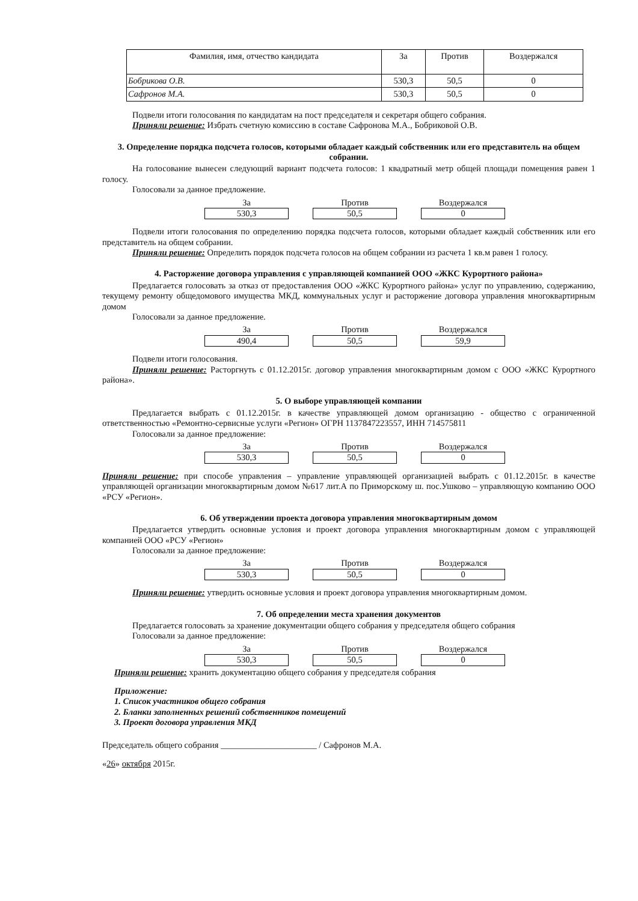| Фамилия, имя, отчество кандидата | За | Против | Воздержался |
| --- | --- | --- | --- |
| Бобрикова О.В. | 530,3 | 50,5 | 0 |
| Сафронов М.А. | 530,3 | 50,5 | 0 |
Подвели итоги голосования по кандидатам на пост председателя и секретаря общего собрания.
Приняли решение: Избрать счетную комиссию в составе Сафронова М.А., Бобриковой О.В.
3. Определение порядка подсчета голосов, которыми обладает каждый собственник или его представитель на общем собрании.
На голосование вынесен следующий вариант подсчета голосов: 1 квадратный метр общей площади помещения равен 1 голосу.
Голосовали за данное предложение.
За
530,3
Против
50,5
Воздержался
0
Подвели итоги голосования по определению порядка подсчета голосов, которыми обладает каждый собственник или его представитель на общем собрании.
Приняли решение: Определить порядок подсчета голосов на общем собрании из расчета 1 кв.м равен 1 голосу.
4. Расторжение договора управления с управляющей компанией ООО «ЖКС Курортного района»
Предлагается голосовать за отказ от предоставления ООО «ЖКС Курортного района» услуг по управлению, содержанию, текущему ремонту общедомового имущества МКД, коммунальных услуг и расторжение договора управления многоквартирным домом
Голосовали за данное предложение.
За
490,4
Против
50,5
Воздержался
59,9
Подвели итоги голосования.
Приняли решение: Расторгнуть с 01.12.2015г. договор управления многоквартирным домом с ООО «ЖКС Курортного района».
5. О выборе управляющей компании
Предлагается выбрать с 01.12.2015г. в качестве управляющей домом организацию - общество с ограниченной ответственностью «Ремонтно-сервисные услуги «Регион» ОГРН 1137847223557, ИНН 714575811
Голосовали за данное предложение:
За
530,3
Против
50,5
Воздержался
0
Приняли решение: при способе управления – управление управляющей организацией выбрать с 01.12.2015г. в качестве управляющей организации многоквартирным домом №617 лит.А по Приморскому ш. пос.Ушково – управляющую компанию ООО «РСУ «Регион».
6. Об утверждении проекта договора управления многоквартирным домом
Предлагается утвердить основные условия и проект договора управления многоквартирным домом с управляющей компанией ООО «РСУ «Регион»
Голосовали за данное предложение:
За
530,3
Против
50,5
Воздержался
0
Приняли решение: утвердить основные условия и проект договора управления многоквартирным домом.
7. Об определении места хранения документов
Предлагается голосовать за хранение документации общего собрания у председателя общего собрания
Голосовали за данное предложение:
За
530,3
Против
50,5
Воздержался
0
Приняли решение: хранить документацию общего собрания у председателя собрания
Приложение:
1. Список участников общего собрания
2. Бланки заполненных решений собственников помещений
3. Проект договора управления МКД
Председатель общего собрания ______________________ / Сафронов М.А.
«26» октября 2015г.